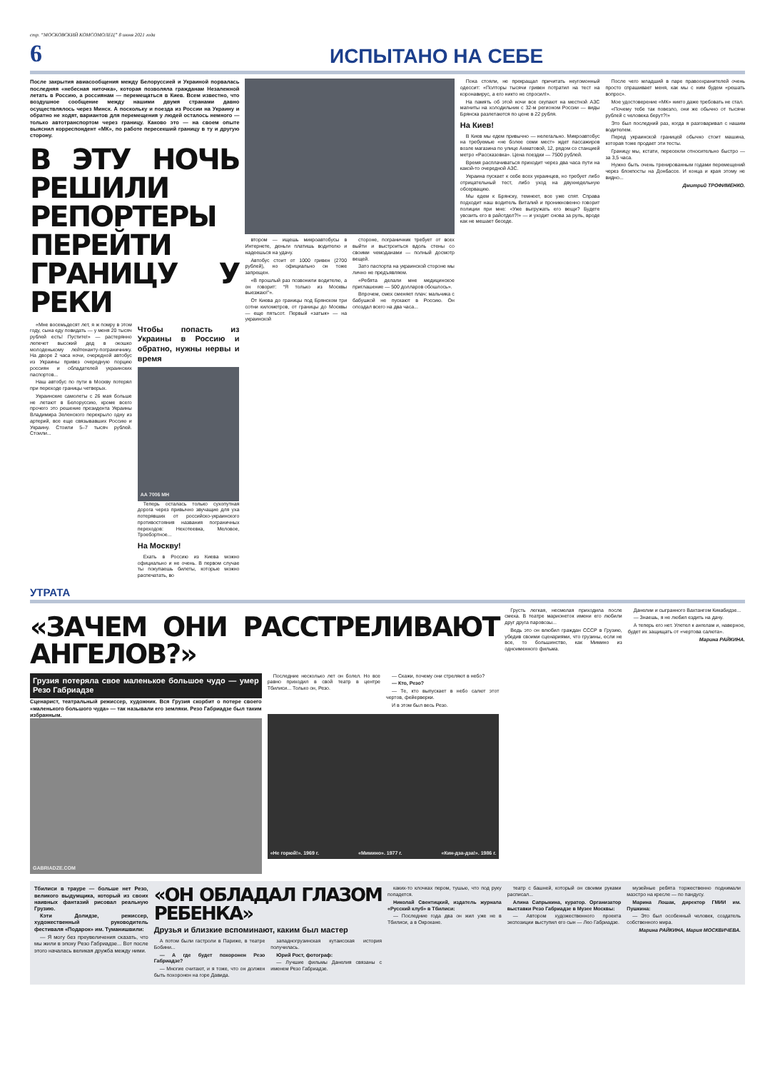стр. “МОСКОВСКИЙ КОМСОМОЛЕЦ” 8 июня 2021 года
6
ИСПЫТАНО НА СЕБЕ
После закрытия авиасообщения между Белоруссией и Украиной порвалась последняя «небесная ниточка», которая позволяла гражданам Незалежной летать в Россию, а россиянам — перемещаться в Киев. Всем известно, что воздушное сообщение между нашими двумя странами давно осуществлялось через Минск. А поскольку и поезда из России на Украину и обратно не ходят, вариантов для перемещения у людей осталось немного — только автотранспортом через границу. Каково это — на своем опыте выяснил корреспондент «МК», по работе пересекший границу в ту и другую сторону.
В ЭТУ НОЧЬ РЕШИЛИ РЕПОРТЕРЫ ПЕРЕЙТИ ГРАНИЦУ У РЕКИ
«Мне восемьдесят лет, я ж помру в этом году, сына еду повидать — у меня 20 тысяч рублей есть! Пустите!» — растерянно лепечет высокий дед в окошко молоденькому лейтенанту-пограничнику. На дворе 2 часа ночи, очередной автобус из Украины привез очередную порцию россиян и обладателей украинских паспортов...
Наш автобус по пути в Москву потерял при переходе границы четверых.
Украинские самолеты с 26 мая больше не летают в Белоруссию, кроме всего прочего это решение президента Украины Владимира Зеленского перекрыло одну из артерий, все еще связывавших Россию и Украину. Стоили 5–7 тысяч рублей. Стоили...
Чтобы попасть из Украины в Россию и обратно, нужны нервы и время
АА 7006 МН
Теперь осталась только сухопутная дорога через привычно звучащие для уха потерявших от российско-украинского противостояния названия пограничных переходов: Нехотеевка, Меловое, Троебортное...
На Москву!
Ехать в Россию из Киева можно официально и не очень. В первом случае ты покупаешь билеты, которые можно распечатать, во
втором — ищешь микроавтобусы в Интернете, деньги платишь водителю и надеешься на удачу.
Автобус стоит от 1000 гривен (2700 рублей), но официально он тоже запрещен.
«В прошлый раз позвонили водителю, а он говорит: “Я только из Москвы выезжаю!”».
От Киева до границы под Брянском три сотни километров, от границы до Москвы — еще пятьсот. Первый «затык» — на украинской
стороне, пограничник требует от всех выйти и выстроиться вдоль стены со своими чемоданами — полный досмотр вещей.
Зато паспорта на украинской стороне мы лично не предъявляем.
«Ребята делали мне медицинское приглашение — 500 долларов обошлось».
Впрочем, смех сменяет плач: мальчика с бабушкой не пускают в Россию. Он опоздал всего на два часа...
Пока стояли, не прекращал причитать неугомонный одессит: «Полторы тысячи гривен потратил на тест на коронавирус, а его никто не спросил!».
На память об этой ночи все скупают на местной АЗС магниты на холодильник с 32-м регионом России — виды Брянска разлетаются по цене в 22 рубля.
На Киев!
В Киев мы едем привычно — нелегально. Микроавтобус на требуемые «не более семи мест» ждет пассажиров возле магазина по улице Ахматовой, 12, рядом со станцией метро «Рассказовка». Цена поездки — 7500 рублей.
Время расплачиваться приходит через два часа пути на какой-то очередной АЗС.
Украина пускает к себе всех украинцев, но требует либо отрицательный тест, либо уход на двухнедельную обсервацию.
Мы едем к Брянску, темнеет, все уже спят. Справа подходит наш водитель Виталий и проникновенно говорит полиции при мне: «Уже выгружать его вещи? Будете увозить его в райотдел?!» — и уходит снова за руль, вроде как не мешает беседе.
После чего младший в паре правоохранителей очень просто спрашивает меня, как мы с ним будем «решать вопрос».
Мое удостоверение «МК» никто даже требовать не стал.
«Почему тебе так повезло, они же обычно от тысячи рублей с человека берут?!»
Это был последний раз, когда я разговаривал с нашим водителем.
Перед украинской границей обычно стоит машина, которая тоже продает эти тесты.
Границу мы, кстати, пересекли относительно быстро — за 3,5 часа.
Нужно быть очень тренированным годами перемещений через блокпосты на Донбассе. И конца и края этому не видно...
Дмитрий ТРОФИМЕНКО.
УТРАТА
«ЗАЧЕМ ОНИ РАССТРЕЛИВАЮТ АНГЕЛОВ?»
Грузия потеряла свое маленькое большое чудо — умер Резо Габриадзе
Сценарист, театральный режиссер, художник. Вся Грузия скорбит о потере своего «маленького большого чуда» — так называли его земляки. Резо Габриадзе был таким избранным.
GABRIADZE.COM
Последние несколько лет он болел. Но все равно приходил в свой театр в центре Тбилиси... Только он, Резо.
— Скажи, почему они стреляют в небо?
— Кто, Резо?
— Те, кто выпускает в небо салют этот чертов, фейерверки.
И в этом был весь Резо.
«Не горюй!». 1969 г. «Мимино». 1977 г. «Кин-дза-дза!». 1986 г.
Грусть легкая, несмелая приходила после смеха. В театре марионеток имени его любили друг друга паровозы...
Ведь это он влюбил граждан СССР в Грузию, убедив своими сценариями, что грузины, если не все, то большинство, как Мимино из одноименного фильма.
Данелии и сыгранного Вахтангом Кикабидзе...
— Знаешь, я не любил ездить на дачу.
А теперь его нет. Улетел к ангелам и, наверное, будет их защищать от «чертова салюта».
Марина РАЙКИНА.
Тбилиси в трауре — больше нет Резо, великого выдумщика, который из своих наивных фантазий рисовал реальную Грузию.
Кэти Долидзе, режиссер, художественный руководитель фестиваля «Подарок» им. Туманишвили:
— Я могу без преувеличения сказать, что мы жили в эпоху Резо Габриадзе... Вот после этого началась великая дружба между ними.
«ОН ОБЛАДАЛ ГЛАЗОМ РЕБЕНКА»
Друзья и близкие вспоминают, каким был мастер
А потом были гастроли в Париже, в театре Бобини...
— А где будет похоронен Резо Габриадзе?
— Многие считают, и я тоже, что он должен быть похоронен на горе Давида.
западногрузинская кутаисская история получилась.
Юрий Рост, фотограф:
— Лучшие фильмы Данелия связаны с именем Резо Габриадзе.
каких-то клочках пером, тушью, что под руку попадется.
Николай Свентицкий, издатель журнала «Русский клуб» в Тбилиси:
— Последние года два он жил уже не в Тбилиси, а в Окроканe.
театр с башней, который он своими руками расписал...
Алина Сапрыкина, куратор. Организатор выставки Резо Габриадзе в Музее Москвы:
— Автором художественного проекта экспозиции выступил его сын — Лео Габриадзе.
музейные ребята торжественно поднимали маэстро на кресле — по пандусу.
Марина Лошак, директор ГМИИ им. Пушкина:
— Это был особенный человек, создатель собственного мира.
Марина РАЙКИНА, Мария МОСКВИЧЕВА.